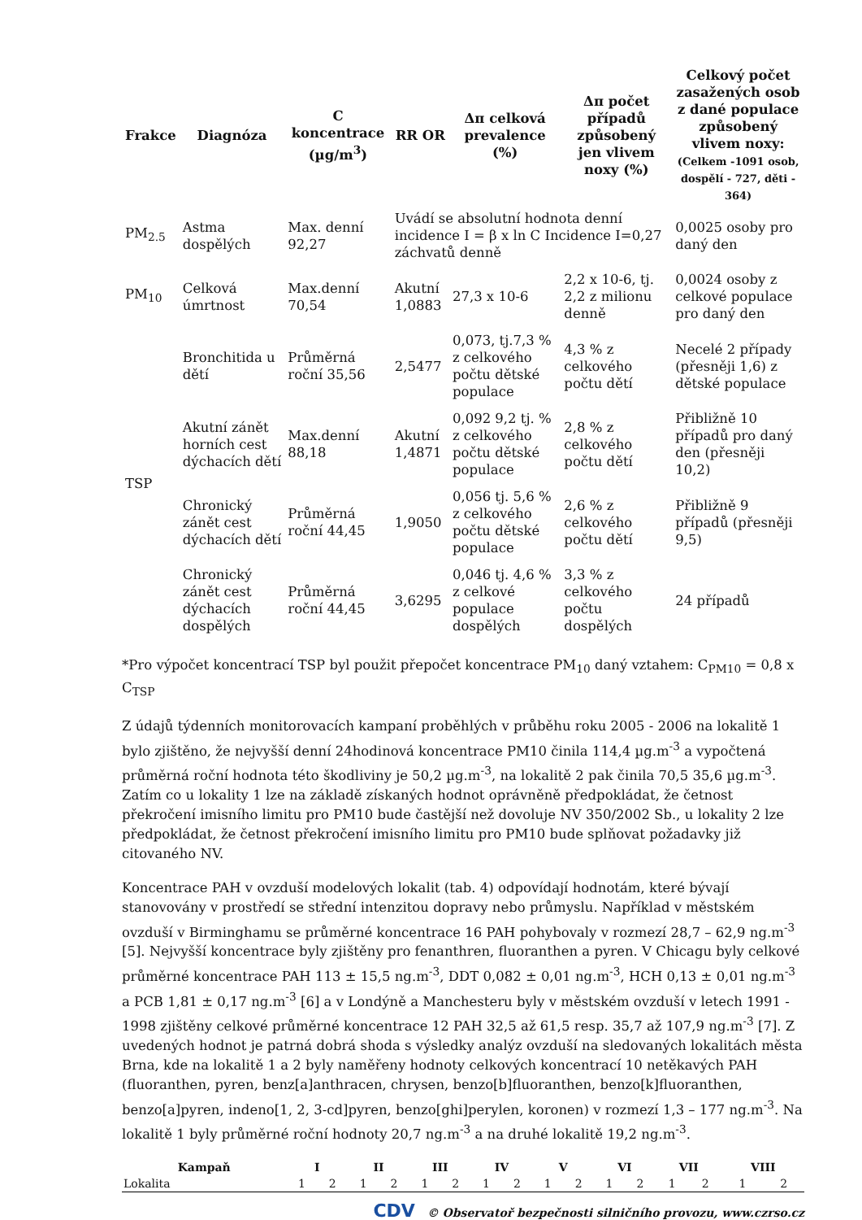| Frakce | Diagnóza | C koncentrace (µg/m<sup>3</sup>) | RR OR | Δπ celková prevalence (%) | Δπ počet případů způsobený jen vlivem noxy (%) | Celkový počet zasažených osob z dané populace způsobený vlivem noxy: (Celkem -1091 osob, dospělí - 727, děti - 364) |
| --- | --- | --- | --- | --- | --- | --- |
| PM<sub>2.5</sub> | Astma dospělých | Max. denní 92,27 | Uvádí se absolutní hodnota denní incidence I = β x ln C Incidence I=0,27 záchvatů denně | | | 0,0025 osoby pro daný den |
| PM<sub>10</sub> | Celková úmrtnost | Max.denní 70,54 | Akutní 1,0883 | 27,3 x 10-6 | 2,2 x 10-6, tj. 2,2 z milionu denně | 0,0024 osoby z celkové populace pro daný den |
| TSP | Bronchitida u dětí | Průměrná roční 35,56 | 2,5477 | 0,073, tj.7,3 % z celkového počtu dětské populace | 4,3 % z celkového počtu dětí | Necelé 2 případy (přesněji 1,6) z dětské populace |
| | Akutní zánět horních cest dýchacích dětí | Max.denní 88,18 | Akutní 1,4871 | 0,092 9,2 tj. % z celkového počtu dětské populace | 2,8 % z celkového počtu dětí | Přibližně 10 případů pro daný den (přesněji 10,2) |
| | Chronický zánět cest dýchacích dětí | Průměrná roční 44,45 | 1,9050 | 0,056 tj. 5,6 % z celkového počtu dětské populace | 2,6 % z celkového počtu dětí | Přibližně 9 případů (přesněji 9,5) |
| | Chronický zánět cest dýchacích dospělých | Průměrná roční 44,45 | 3,6295 | 0,046 tj. 4,6 % z celkové populace dospělých | 3,3 % z celkového počtu dospělých | 24 případů |
*Pro výpočet koncentrací TSP byl použit přepočet koncentrace PM<sub>10</sub> daný vztahem: C<sub>PM10</sub> = 0,8 x C<sub>TSP</sub>
Z údajů týdenních monitorovacích kampaní proběhlých v průběhu roku 2005 - 2006 na lokalitě 1 bylo zjištěno, že nejvyšší denní 24hodinová koncentrace PM10 činila 114,4 µg.m<sup>-3</sup> a vypočtená průměrná roční hodnota této škodliviny je 50,2 µg.m<sup>-3</sup>, na lokalitě 2 pak činila 70,5 35,6 µg.m<sup>-3</sup>. Zatím co u lokality 1 lze na základě získaných hodnot oprávněně předpokládat, že četnost překročení imisního limitu pro PM10 bude častější než dovoluje NV 350/2002 Sb., u lokality 2 lze předpokládat, že četnost překročení imisního limitu pro PM10 bude splňovat požadavky již citovaného NV.
Koncentrace PAH v ovzduší modelových lokalit (tab. 4) odpovídají hodnotám, které bývají stanovovány v prostředí se střední intenzitou dopravy nebo průmyslu. Například v městském ovzduší v Birminghamu se průměrné koncentrace 16 PAH pohybovaly v rozmezí 28,7 – 62,9 ng.m<sup>-3</sup> [5]. Nejvyšší koncentrace byly zjištěny pro fenanthren, fluoranthen a pyren. V Chicagu byly celkové průměrné koncentrace PAH 113 ± 15,5 ng.m<sup>-3</sup>, DDT 0,082 ± 0,01 ng.m<sup>-3</sup>, HCH 0,13 ± 0,01 ng.m<sup>-3</sup> a PCB 1,81 ± 0,17 ng.m<sup>-3</sup> [6] a v Londýně a Manchesteru byly v městském ovzduší v letech 1991 - 1998 zjištěny celkové průměrné koncentrace 12 PAH 32,5 až 61,5 resp. 35,7 až 107,9 ng.m<sup>-3</sup> [7]. Z uvedených hodnot je patrná dobrá shoda s výsledky analýz ovzduší na sledovaných lokalitách města Brna, kde na lokalitě 1 a 2 byly naměřeny hodnoty celkových koncentrací 10 netěkavých PAH (fluoranthen, pyren, benz[a]anthracen, chrysen, benzo[b]fluoranthen, benzo[k]fluoranthen, benzo[a]pyren, indeno[1, 2, 3-cd]pyren, benzo[ghi]perylen, koronen) v rozmezí 1,3 – 177 ng.m<sup>-3</sup>. Na lokalitě 1 byly průměrné roční hodnoty 20,7 ng.m<sup>-3</sup> a na druhé lokalitě 19,2 ng.m<sup>-3</sup>.
| Kampaň | I | | II | | III | | IV | | V | | VI | | VII | | VIII | |
| --- | --- | --- | --- | --- | --- | --- | --- | --- | --- | --- | --- | --- | --- | --- | --- | --- |
| Lokalita | 1 | 2 | 1 | 2 | 1 | 2 | 1 | 2 | 1 | 2 | 1 | 2 | 1 | 2 | 1 | 2 |
CDV © Observatoř bezpečnosti silničního provozu, www.czrso.cz